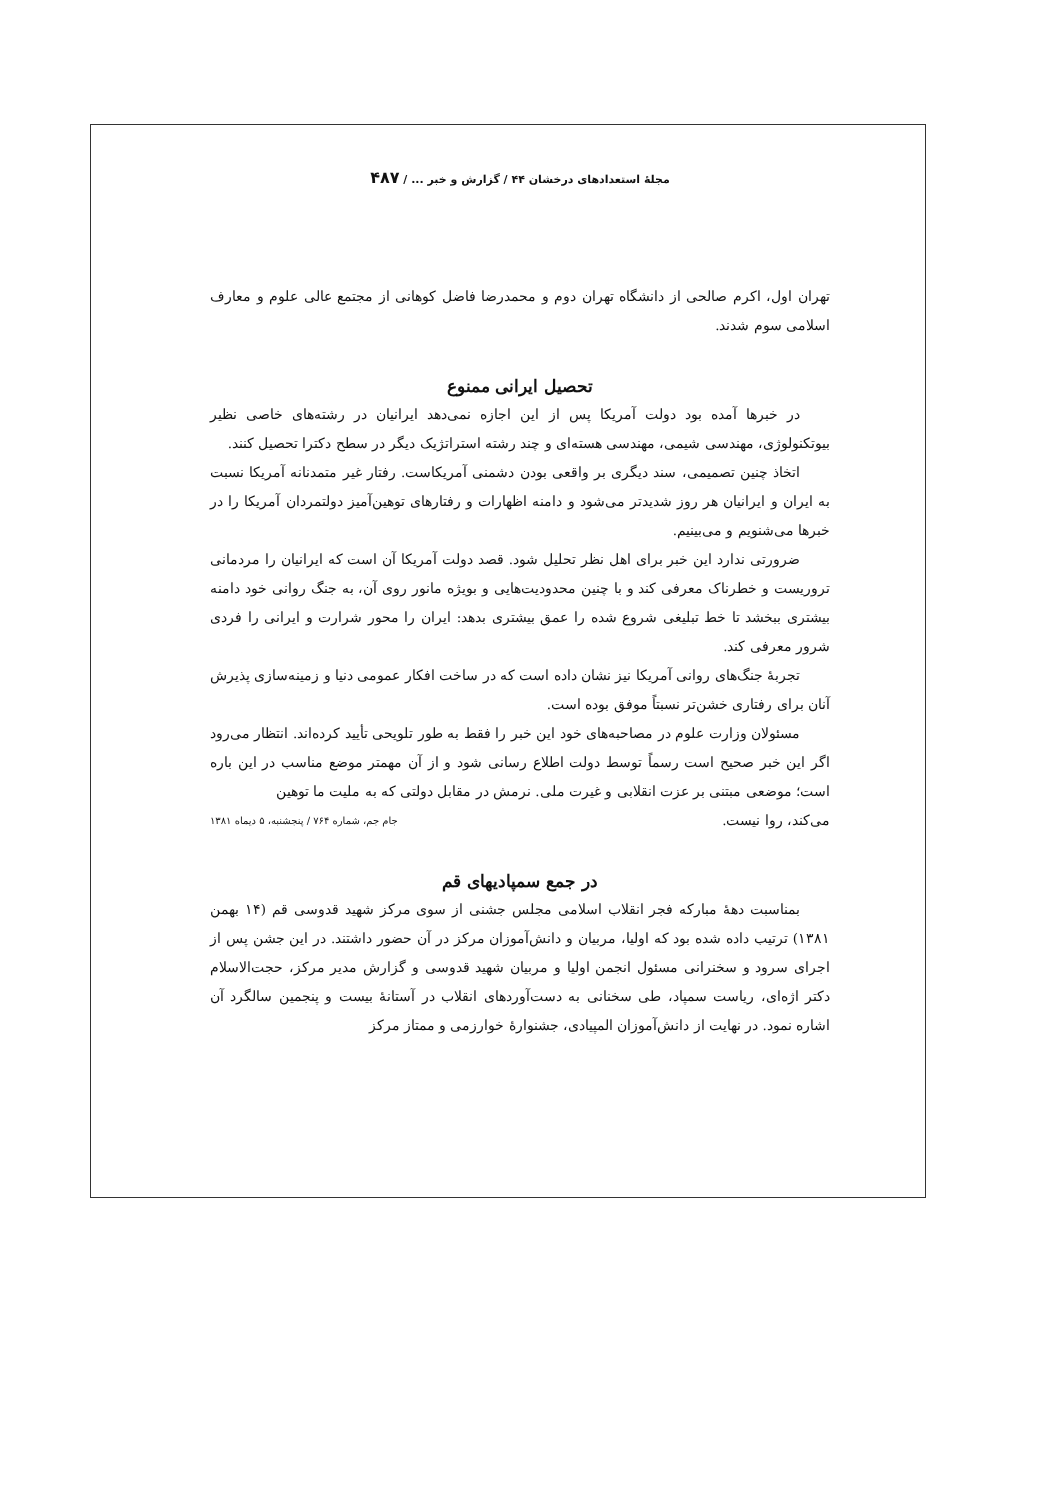مجلهٔ استعدادهای درخشان ۴۴ / گزارش و خبر ... / ۴۸۷
تهران اول، اکرم صالحی از دانشگاه تهران دوم و محمدرضا فاضل کوهانی از مجتمع عالی علوم و معارف اسلامی سوم شدند.
تحصیل ایرانی ممنوع
در خبرها آمده بود دولت آمریکا پس از این اجازه نمی‌دهد ایرانیان در رشته‌های خاصی نظیر بیوتکنولوژی، مهندسی شیمی، مهندسی هسته‌ای و چند رشته استراتژیک دیگر در سطح دکترا تحصیل کنند.
اتخاذ چنین تصمیمی، سند دیگری بر واقعی بودن دشمنی آمریکاست. رفتار غیر متمدنانه آمریکا نسبت به ایران و ایرانیان هر روز شدیدتر می‌شود و دامنه اظهارات و رفتارهای توهین‌آمیز دولتمردان آمریکا را در خبرها می‌شنویم و می‌بینیم.
ضرورتی ندارد این خبر برای اهل نظر تحلیل شود. قصد دولت آمریکا آن است که ایرانیان را مردمانی تروریست و خطرناک معرفی کند و با چنین محدودیت‌هایی و بویژه مانور روی آن، به جنگ روانی خود دامنه بیشتری ببخشد تا خط تبلیغی شروع شده را عمق بیشتری بدهد: ایران را محور شرارت و ایرانی را فردی شرور معرفی کند.
تجربهٔ جنگ‌های روانی آمریکا نیز نشان داده است که در ساخت افکار عمومی دنیا و زمینه‌سازی پذیرش آنان برای رفتاری خشن‌تر نسبتاً موفق بوده است.
مسئولان وزارت علوم در مصاحبه‌های خود این خبر را فقط به طور تلویحی تأیید کرده‌اند. انتظار می‌رود اگر این خبر صحیح است رسماً توسط دولت اطلاع رسانی شود و از آن مهمتر موضع مناسب در این باره است؛ موضعی مبتنی بر عزت انقلابی و غیرت ملی. نرمش در مقابل دولتی که به ملیت ما توهین
می‌کند، روا نیست. جام جم، شماره ۷۶۴ / پنجشنبه، ۵ دیماه ۱۳۸۱
در جمع سمپادیهای قم
بمناسبت دههٔ مبارکه فجر انقلاب اسلامی مجلس جشنی از سوی مرکز شهید قدوسی قم (۱۴ بهمن ۱۳۸۱) ترتیب داده شده بود که اولیا، مربیان و دانش‌آموزان مرکز در آن حضور داشتند. در این جشن پس از اجرای سرود و سخنرانی مسئول انجمن اولیا و مربیان شهید قدوسی و گزارش مدیر مرکز، حجت‌الاسلام دکتر اژه‌ای، ریاست سمپاد، طی سخنانی به دست‌آوردهای انقلاب در آستانهٔ بیست و پنجمین سالگرد آن اشاره نمود. در نهایت از دانش‌آموزان المپیادی، جشنوارهٔ خوارزمی و ممتاز مرکز